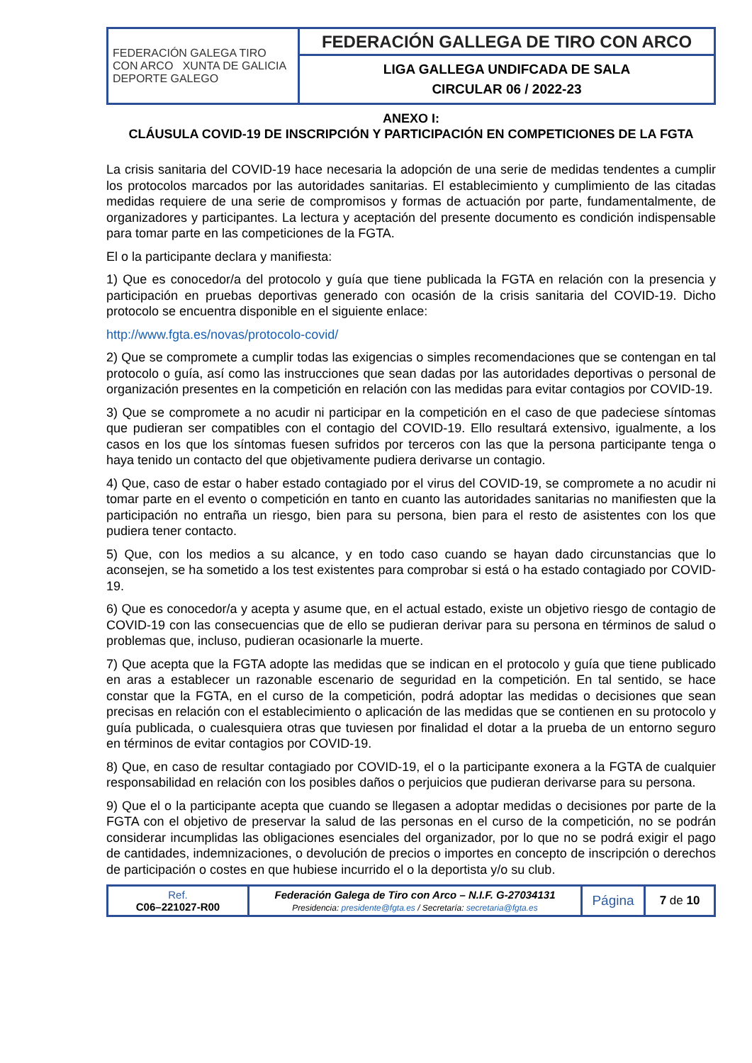| FEDERACIÓN GALEGA TIRO CON ARCO XUNTA DE GALICIA DEPORTE GALEGO | FEDERACIÓN GALLEGA DE TIRO CON ARCO |
| | LIGA GALLEGA UNDIFCADA DE SALA CIRCULAR 06 / 2022-23 |
ANEXO I:
CLÁUSULA COVID-19 DE INSCRIPCIÓN Y PARTICIPACIÓN EN COMPETICIONES DE LA FGTA
La crisis sanitaria del COVID-19 hace necesaria la adopción de una serie de medidas tendentes a cumplir los protocolos marcados por las autoridades sanitarias. El establecimiento y cumplimiento de las citadas medidas requiere de una serie de compromisos y formas de actuación por parte, fundamentalmente, de organizadores y participantes. La lectura y aceptación del presente documento es condición indispensable para tomar parte en las competiciones de la FGTA.
El o la participante declara y manifiesta:
1) Que es conocedor/a del protocolo y guía que tiene publicada la FGTA en relación con la presencia y participación en pruebas deportivas generado con ocasión de la crisis sanitaria del COVID-19. Dicho protocolo se encuentra disponible en el siguiente enlace:
http://www.fgta.es/novas/protocolo-covid/
2) Que se compromete a cumplir todas las exigencias o simples recomendaciones que se contengan en tal protocolo o guía, así como las instrucciones que sean dadas por las autoridades deportivas o personal de organización presentes en la competición en relación con las medidas para evitar contagios por COVID-19.
3) Que se compromete a no acudir ni participar en la competición en el caso de que padeciese síntomas que pudieran ser compatibles con el contagio del COVID-19. Ello resultará extensivo, igualmente, a los casos en los que los síntomas fuesen sufridos por terceros con las que la persona participante tenga o haya tenido un contacto del que objetivamente pudiera derivarse un contagio.
4) Que, caso de estar o haber estado contagiado por el virus del COVID-19, se compromete a no acudir ni tomar parte en el evento o competición en tanto en cuanto las autoridades sanitarias no manifiesten que la participación no entraña un riesgo, bien para su persona, bien para el resto de asistentes con los que pudiera tener contacto.
5) Que, con los medios a su alcance, y en todo caso cuando se hayan dado circunstancias que lo aconsejen, se ha sometido a los test existentes para comprobar si está o ha estado contagiado por COVID-19.
6) Que es conocedor/a y acepta y asume que, en el actual estado, existe un objetivo riesgo de contagio de COVID-19 con las consecuencias que de ello se pudieran derivar para su persona en términos de salud o problemas que, incluso, pudieran ocasionarle la muerte.
7) Que acepta que la FGTA adopte las medidas que se indican en el protocolo y guía que tiene publicado en aras a establecer un razonable escenario de seguridad en la competición. En tal sentido, se hace constar que la FGTA, en el curso de la competición, podrá adoptar las medidas o decisiones que sean precisas en relación con el establecimiento o aplicación de las medidas que se contienen en su protocolo y guía publicada, o cualesquiera otras que tuviesen por finalidad el dotar a la prueba de un entorno seguro en términos de evitar contagios por COVID-19.
8) Que, en caso de resultar contagiado por COVID-19, el o la participante exonera a la FGTA de cualquier responsabilidad en relación con los posibles daños o perjuicios que pudieran derivarse para su persona.
9) Que el o la participante acepta que cuando se llegasen a adoptar medidas o decisiones por parte de la FGTA con el objetivo de preservar la salud de las personas en el curso de la competición, no se podrán considerar incumplidas las obligaciones esenciales del organizador, por lo que no se podrá exigir el pago de cantidades, indemnizaciones, o devolución de precios o importes en concepto de inscripción o derechos de participación o costes en que hubiese incurrido el o la deportista y/o su club.
| Ref. C06–221027-R00 | Federación Galega de Tiro con Arco – N.I.F. G-27034131 Presidencia: presidente@fgta.es / Secretaría: secretaria@fgta.es | Página | 7 de 10 |